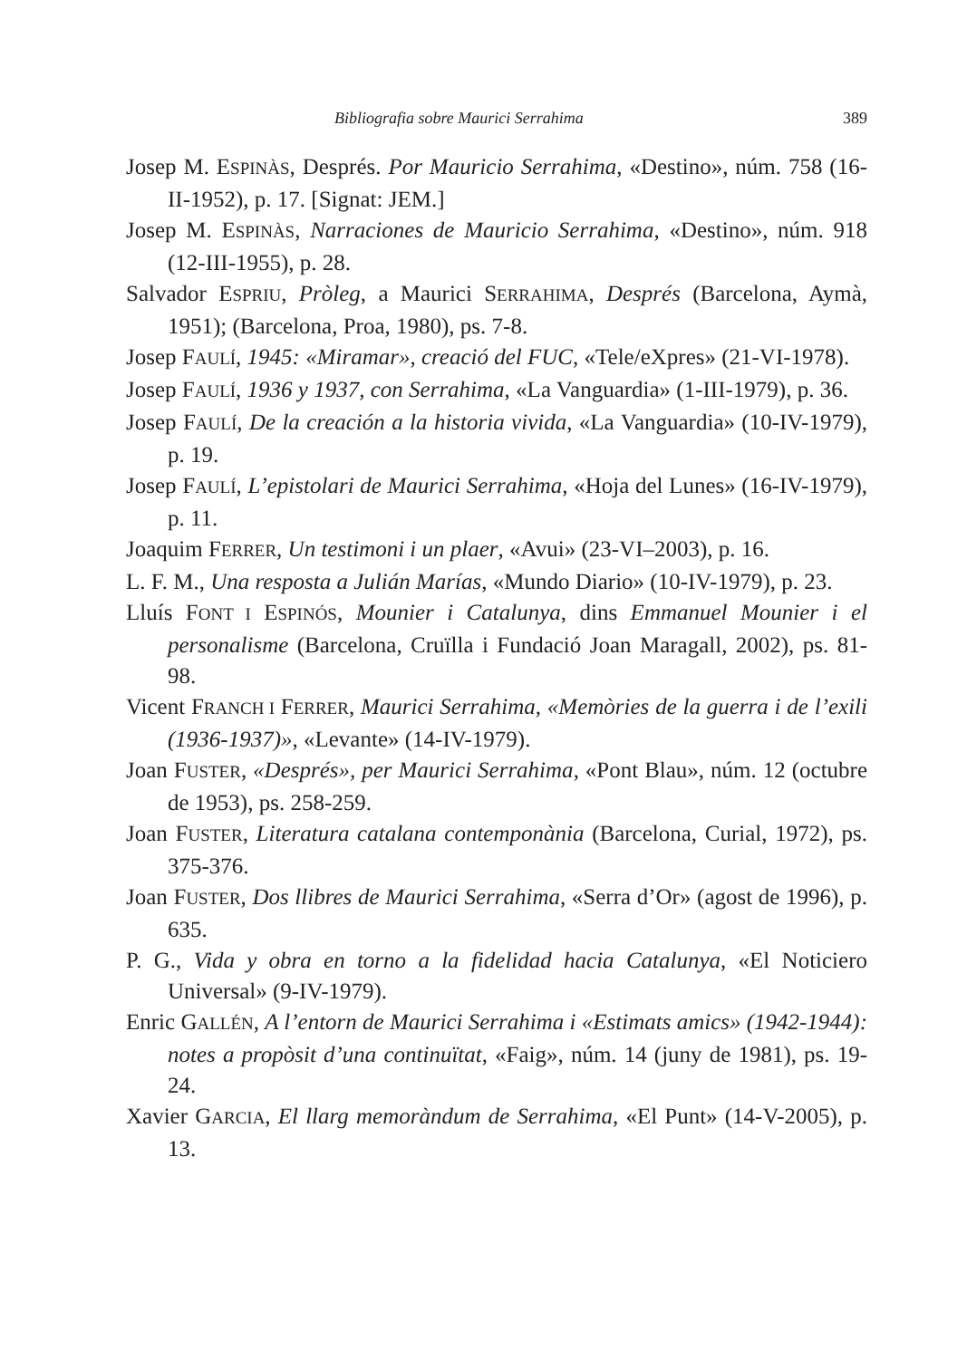Bibliografia sobre Maurici Serrahima 389
Josep M. ESPINÀS, Després. Por Mauricio Serrahima, «Destino», núm. 758 (16-II-1952), p. 17. [Signat: JEM.]
Josep M. ESPINÀS, Narraciones de Mauricio Serrahima, «Destino», núm. 918 (12-III-1955), p. 28.
Salvador ESPRIU, Pròleg, a Maurici SERRAHIMA, Després (Barcelona, Aymà, 1951); (Barcelona, Proa, 1980), ps. 7-8.
Josep FAULÍ, 1945: «Miramar», creació del FUC, «Tele/eXpres» (21-VI-1978).
Josep FAULÍ, 1936 y 1937, con Serrahima, «La Vanguardia» (1-III-1979), p. 36.
Josep FAULÍ, De la creación a la historia vivida, «La Vanguardia» (10-IV-1979), p. 19.
Josep FAULÍ, L’epistolari de Maurici Serrahima, «Hoja del Lunes» (16-IV-1979), p. 11.
Joaquim FERRER, Un testimoni i un plaer, «Avui» (23-VI–2003), p. 16.
L. F. M., Una resposta a Julián Marías, «Mundo Diario» (10-IV-1979), p. 23.
Lluís FONT I ESPINÓS, Mounier i Catalunya, dins Emmanuel Mounier i el personalisme (Barcelona, Cruïlla i Fundació Joan Maragall, 2002), ps. 81-98.
Vicent FRANCH I FERRER, Maurici Serrahima, «Memòries de la guerra i de l’exili (1936-1937)», «Levante» (14-IV-1979).
Joan FUSTER, «Després», per Maurici Serrahima, «Pont Blau», núm. 12 (octubre de 1953), ps. 258-259.
Joan FUSTER, Literatura catalana contemponània (Barcelona, Curial, 1972), ps. 375-376.
Joan FUSTER, Dos llibres de Maurici Serrahima, «Serra d’Or» (agost de 1996), p. 635.
P. G., Vida y obra en torno a la fidelidad hacia Catalunya, «El Noticiero Universal» (9-IV-1979).
Enric GALLÉN, A l’entorn de Maurici Serrahima i «Estimats amics» (1942-1944): notes a propòsit d’una continuïtat, «Faig», núm. 14 (juny de 1981), ps. 19-24.
Xavier GARCIA, El llarg memoràndum de Serrahima, «El Punt» (14-V-2005), p. 13.